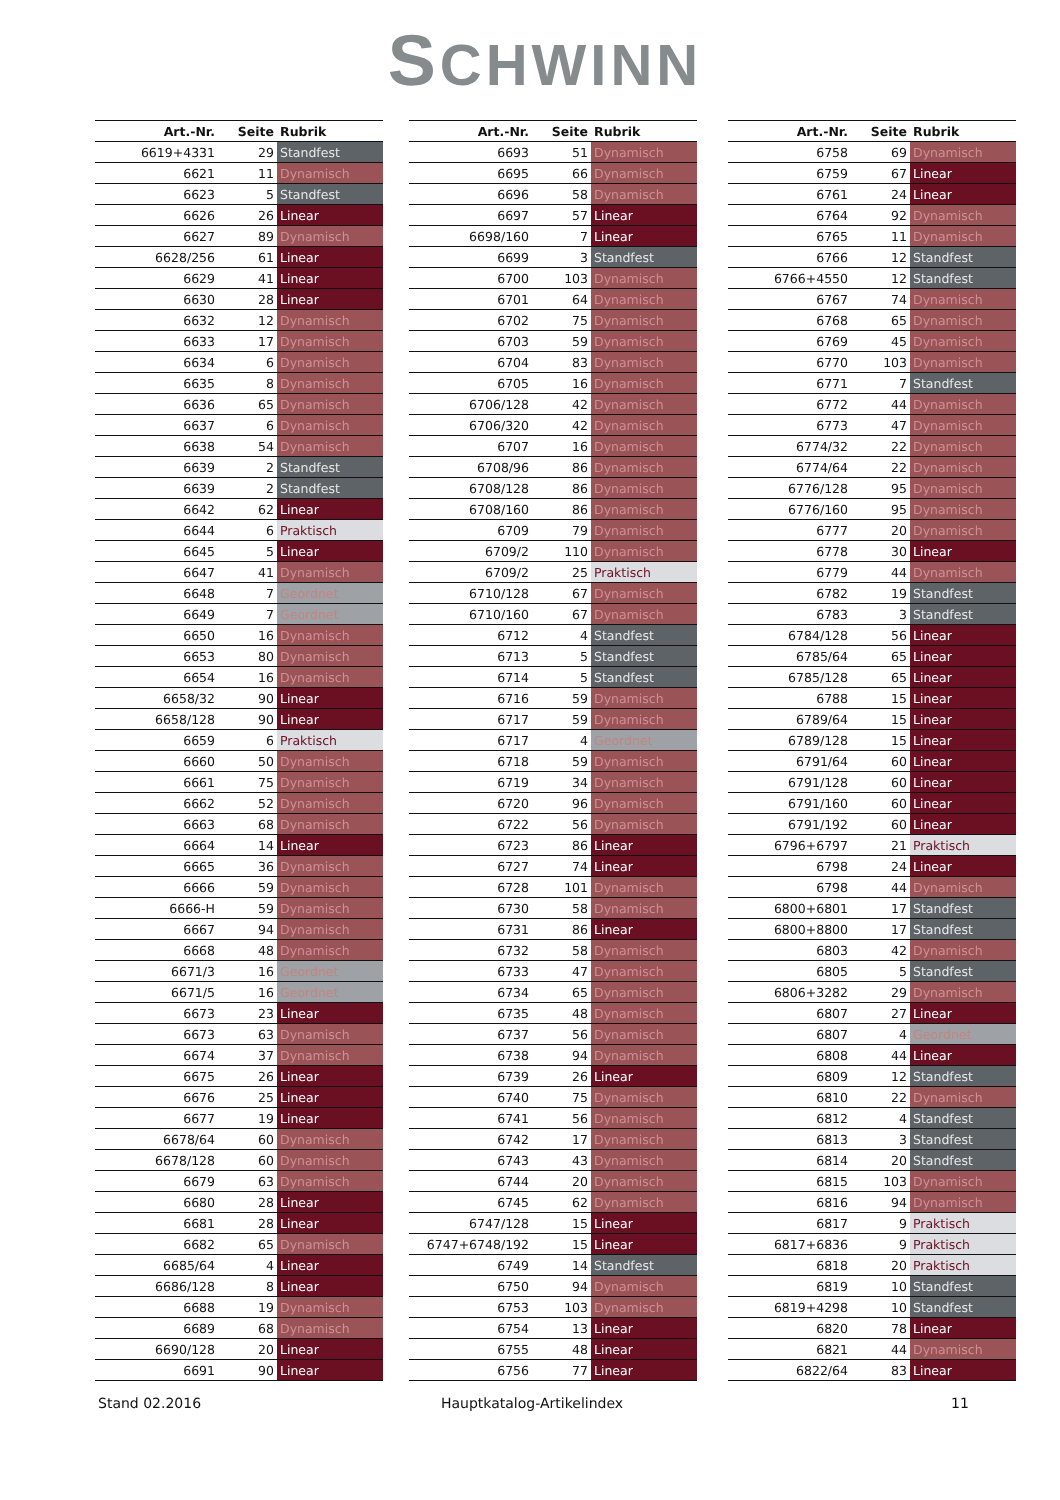SCHWINN
| Art.-Nr. | Seite | Rubrik |
| --- | --- | --- |
| 6619+4331 | 29 | Standfest |
| 6621 | 11 | Dynamisch |
| 6623 | 5 | Standfest |
| 6626 | 26 | Linear |
| 6627 | 89 | Dynamisch |
| 6628/256 | 61 | Linear |
| 6629 | 41 | Linear |
| 6630 | 28 | Linear |
| 6632 | 12 | Dynamisch |
| 6633 | 17 | Dynamisch |
| 6634 | 6 | Dynamisch |
| 6635 | 8 | Dynamisch |
| 6636 | 65 | Dynamisch |
| 6637 | 6 | Dynamisch |
| 6638 | 54 | Dynamisch |
| 6639 | 2 | Standfest |
| 6639 | 2 | Standfest |
| 6642 | 62 | Linear |
| 6644 | 6 | Praktisch |
| 6645 | 5 | Linear |
| 6647 | 41 | Dynamisch |
| 6648 | 7 | Geordnet |
| 6649 | 7 | Geordnet |
| 6650 | 16 | Dynamisch |
| 6653 | 80 | Dynamisch |
| 6654 | 16 | Dynamisch |
| 6658/32 | 90 | Linear |
| 6658/128 | 90 | Linear |
| 6659 | 6 | Praktisch |
| 6660 | 50 | Dynamisch |
| 6661 | 75 | Dynamisch |
| 6662 | 52 | Dynamisch |
| 6663 | 68 | Dynamisch |
| 6664 | 14 | Linear |
| 6665 | 36 | Dynamisch |
| 6666 | 59 | Dynamisch |
| 6666-H | 59 | Dynamisch |
| 6667 | 94 | Dynamisch |
| 6668 | 48 | Dynamisch |
| 6671/3 | 16 | Geordnet |
| 6671/5 | 16 | Geordnet |
| 6673 | 23 | Linear |
| 6673 | 63 | Dynamisch |
| 6674 | 37 | Dynamisch |
| 6675 | 26 | Linear |
| 6676 | 25 | Linear |
| 6677 | 19 | Linear |
| 6678/64 | 60 | Dynamisch |
| 6678/128 | 60 | Dynamisch |
| 6679 | 63 | Dynamisch |
| 6680 | 28 | Linear |
| 6681 | 28 | Linear |
| 6682 | 65 | Dynamisch |
| 6685/64 | 4 | Linear |
| 6686/128 | 8 | Linear |
| 6688 | 19 | Dynamisch |
| 6689 | 68 | Dynamisch |
| 6690/128 | 20 | Linear |
| 6691 | 90 | Linear |
| Art.-Nr. | Seite | Rubrik |
| --- | --- | --- |
| 6693 | 51 | Dynamisch |
| 6695 | 66 | Dynamisch |
| 6696 | 58 | Dynamisch |
| 6697 | 57 | Linear |
| 6698/160 | 7 | Linear |
| 6699 | 3 | Standfest |
| 6700 | 103 | Dynamisch |
| 6701 | 64 | Dynamisch |
| 6702 | 75 | Dynamisch |
| 6703 | 59 | Dynamisch |
| 6704 | 83 | Dynamisch |
| 6705 | 16 | Dynamisch |
| 6706/128 | 42 | Dynamisch |
| 6706/320 | 42 | Dynamisch |
| 6707 | 16 | Dynamisch |
| 6708/96 | 86 | Dynamisch |
| 6708/128 | 86 | Dynamisch |
| 6708/160 | 86 | Dynamisch |
| 6709 | 79 | Dynamisch |
| 6709/2 | 110 | Dynamisch |
| 6709/2 | 25 | Praktisch |
| 6710/128 | 67 | Dynamisch |
| 6710/160 | 67 | Dynamisch |
| 6712 | 4 | Standfest |
| 6713 | 5 | Standfest |
| 6714 | 5 | Standfest |
| 6716 | 59 | Dynamisch |
| 6717 | 59 | Dynamisch |
| 6717 | 4 | Geordnet |
| 6718 | 59 | Dynamisch |
| 6719 | 34 | Dynamisch |
| 6720 | 96 | Dynamisch |
| 6722 | 56 | Dynamisch |
| 6723 | 86 | Linear |
| 6727 | 74 | Linear |
| 6728 | 101 | Dynamisch |
| 6730 | 58 | Dynamisch |
| 6731 | 86 | Linear |
| 6732 | 58 | Dynamisch |
| 6733 | 47 | Dynamisch |
| 6734 | 65 | Dynamisch |
| 6735 | 48 | Dynamisch |
| 6737 | 56 | Dynamisch |
| 6738 | 94 | Dynamisch |
| 6739 | 26 | Linear |
| 6740 | 75 | Dynamisch |
| 6741 | 56 | Dynamisch |
| 6742 | 17 | Dynamisch |
| 6743 | 43 | Dynamisch |
| 6744 | 20 | Dynamisch |
| 6745 | 62 | Dynamisch |
| 6747/128 | 15 | Linear |
| 6747+6748/192 | 15 | Linear |
| 6749 | 14 | Standfest |
| 6750 | 94 | Dynamisch |
| 6753 | 103 | Dynamisch |
| 6754 | 13 | Linear |
| 6755 | 48 | Linear |
| 6756 | 77 | Linear |
| Art.-Nr. | Seite | Rubrik |
| --- | --- | --- |
| 6758 | 69 | Dynamisch |
| 6759 | 67 | Linear |
| 6761 | 24 | Linear |
| 6764 | 92 | Dynamisch |
| 6765 | 11 | Dynamisch |
| 6766 | 12 | Standfest |
| 6766+4550 | 12 | Standfest |
| 6767 | 74 | Dynamisch |
| 6768 | 65 | Dynamisch |
| 6769 | 45 | Dynamisch |
| 6770 | 103 | Dynamisch |
| 6771 | 7 | Standfest |
| 6772 | 44 | Dynamisch |
| 6773 | 47 | Dynamisch |
| 6774/32 | 22 | Dynamisch |
| 6774/64 | 22 | Dynamisch |
| 6776/128 | 95 | Dynamisch |
| 6776/160 | 95 | Dynamisch |
| 6777 | 20 | Dynamisch |
| 6778 | 30 | Linear |
| 6779 | 44 | Dynamisch |
| 6782 | 19 | Standfest |
| 6783 | 3 | Standfest |
| 6784/128 | 56 | Linear |
| 6785/64 | 65 | Linear |
| 6785/128 | 65 | Linear |
| 6788 | 15 | Linear |
| 6789/64 | 15 | Linear |
| 6789/128 | 15 | Linear |
| 6791/64 | 60 | Linear |
| 6791/128 | 60 | Linear |
| 6791/160 | 60 | Linear |
| 6791/192 | 60 | Linear |
| 6796+6797 | 21 | Praktisch |
| 6798 | 24 | Linear |
| 6798 | 44 | Dynamisch |
| 6800+6801 | 17 | Standfest |
| 6800+8800 | 17 | Standfest |
| 6803 | 42 | Dynamisch |
| 6805 | 5 | Standfest |
| 6806+3282 | 29 | Dynamisch |
| 6807 | 27 | Linear |
| 6807 | 4 | Geordnet |
| 6808 | 44 | Linear |
| 6809 | 12 | Standfest |
| 6810 | 22 | Dynamisch |
| 6812 | 4 | Standfest |
| 6813 | 3 | Standfest |
| 6814 | 20 | Standfest |
| 6815 | 103 | Dynamisch |
| 6816 | 94 | Dynamisch |
| 6817 | 9 | Praktisch |
| 6817+6836 | 9 | Praktisch |
| 6818 | 20 | Praktisch |
| 6819 | 10 | Standfest |
| 6819+4298 | 10 | Standfest |
| 6820 | 78 | Linear |
| 6821 | 44 | Dynamisch |
| 6822/64 | 83 | Linear |
Stand 02.2016 Hauptkatalog-Artikelindex 11